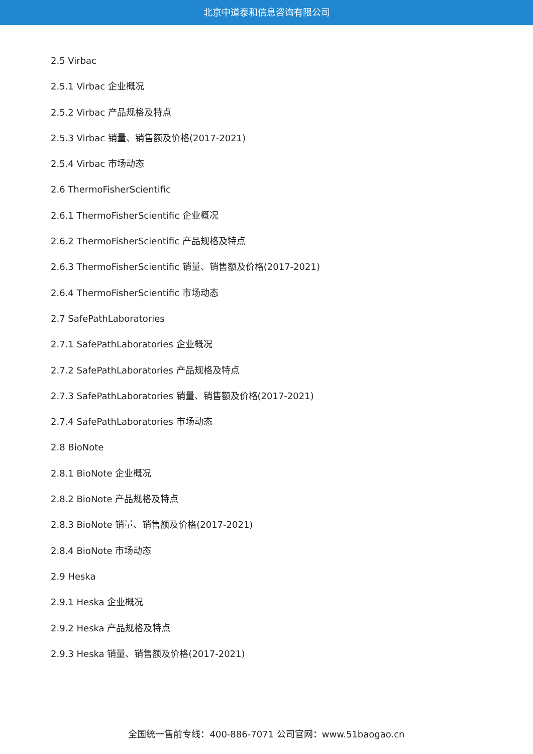北京中道泰和信息咨询有限公司
2.5 Virbac
2.5.1 Virbac 企业概况
2.5.2 Virbac 产品规格及特点
2.5.3 Virbac 销量、销售额及价格(2017-2021)
2.5.4 Virbac 市场动态
2.6 ThermoFisherScientific
2.6.1 ThermoFisherScientific 企业概况
2.6.2 ThermoFisherScientific 产品规格及特点
2.6.3 ThermoFisherScientific 销量、销售额及价格(2017-2021)
2.6.4 ThermoFisherScientific 市场动态
2.7 SafePathLaboratories
2.7.1 SafePathLaboratories 企业概况
2.7.2 SafePathLaboratories 产品规格及特点
2.7.3 SafePathLaboratories 销量、销售额及价格(2017-2021)
2.7.4 SafePathLaboratories 市场动态
2.8 BioNote
2.8.1 BioNote 企业概况
2.8.2 BioNote 产品规格及特点
2.8.3 BioNote 销量、销售额及价格(2017-2021)
2.8.4 BioNote 市场动态
2.9 Heska
2.9.1 Heska 企业概况
2.9.2 Heska 产品规格及特点
2.9.3 Heska 销量、销售额及价格(2017-2021)
全国统一售前专线：400-886-7071 公司官网：www.51baogao.cn